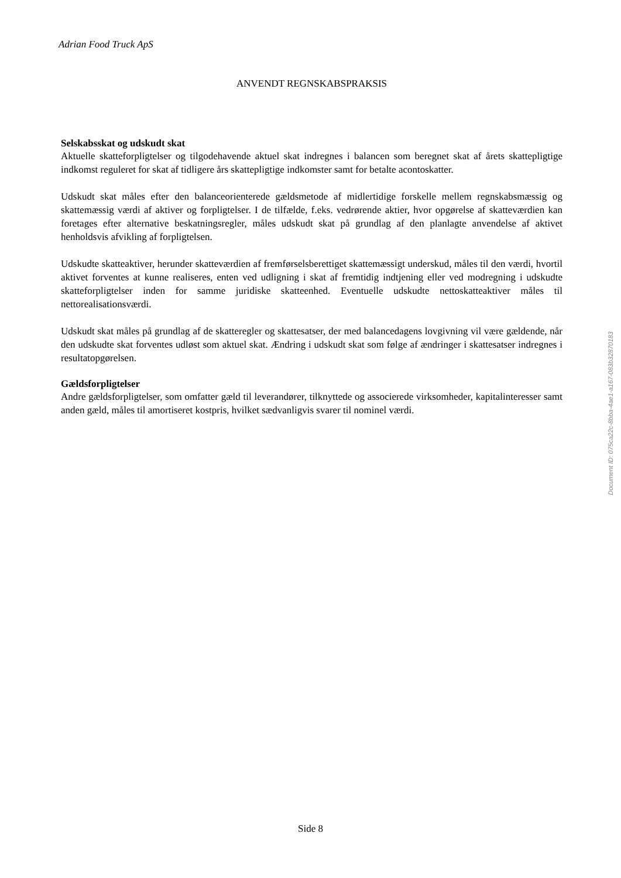Adrian Food Truck ApS
ANVENDT REGNSKABSPRAKSIS
Selskabsskat og udskudt skat
Aktuelle skatteforpligtelser og tilgodehavende aktuel skat indregnes i balancen som beregnet skat af årets skattepligtige indkomst reguleret for skat af tidligere års skattepligtige indkomster samt for betalte acontoskatter.
Udskudt skat måles efter den balanceorienterede gældsmetode af midlertidige forskelle mellem regnskabsmæssig og skattemæssig værdi af aktiver og forpligtelser. I de tilfælde, f.eks. vedrørende aktier, hvor opgørelse af skatteværdien kan foretages efter alternative beskatningsregler, måles udskudt skat på grundlag af den planlagte anvendelse af aktivet henholdsvis afvikling af forpligtelsen.
Udskudte skatteaktiver, herunder skatteværdien af fremførselsberettiget skattemæssigt underskud, måles til den værdi, hvortil aktivet forventes at kunne realiseres, enten ved udligning i skat af fremtidig indtjening eller ved modregning i udskudte skatteforpligtelser inden for samme juridiske skatteenhed. Eventuelle udskudte nettoskatteaktiver måles til nettorealisationsværdi.
Udskudt skat måles på grundlag af de skatteregler og skattesatser, der med balancedagens lovgivning vil være gældende, når den udskudte skat forventes udløst som aktuel skat. Ændring i udskudt skat som følge af ændringer i skattesatser indregnes i resultatopgørelsen.
Gældsforpligtelser
Andre gældsforpligtelser, som omfatter gæld til leverandører, tilknyttede og associerede virksomheder, kapitalinteresser samt anden gæld, måles til amortiseret kostpris, hvilket sædvanligvis svarer til nominel værdi.
Document ID: 075ca22c-8bba-4ae1-a167-083b32870183
Side 8